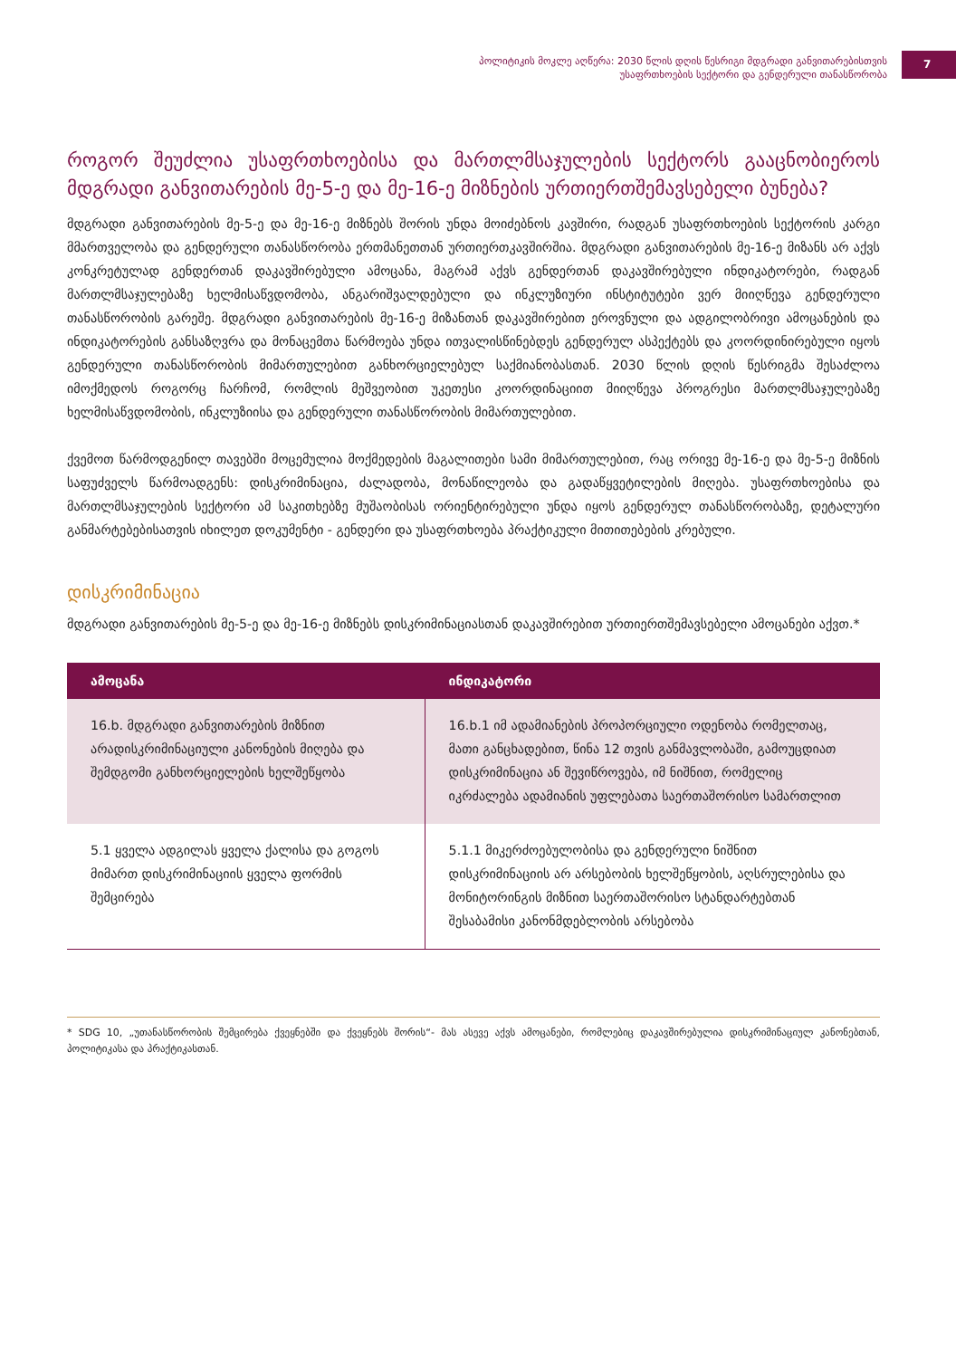პოლიტიკის მოკლე აღწერა: 2030 წლის დღის წესრიგი მდგრადი განვითარებისთვის
უსაფრთხოების სექტორი და გენდერული თანასწორობა
7
როგორ შეუძლია უსაფრთხოებისა და მართლმსაჯულების სექტორს გააცნობიეროს მდგრადი განვითარების მე-5-ე და მე-16-ე მიზნების ურთიერთშემავსებელი ბუნება?
მდგრადი განვითარების მე-5-ე და მე-16-ე მიზნებს შორის უნდა მოიძებნოს კავშირი, რადგან უსაფრთხოების სექტორის კარგი მმართველობა და გენდერული თანასწორობა ერთმანეთთან ურთიერთკავშირშია. მდგრადი განვითარების მე-16-ე მიზანს არ აქვს კონკრეტულად გენდერთან დაკავშირებული ამოცანა, მაგრამ აქვს გენდერთან დაკავშირებული ინდიკატორები, რადგან მართლმსაჯულებაზე ხელმისაწვდომობა, ანგარიშვალდებული და ინკლუზიური ინსტიტუტები ვერ მიიღწევა გენდერული თანასწორობის გარეშე. მდგრადი განვითარების მე-16-ე მიზანთან დაკავშირებით ეროვნული და ადგილობრივი ამოცანების და ინდიკატორების განსაზღვრა და მონაცემთა წარმოება უნდა ითვალისწინებდეს გენდერულ ასპექტებს და კოორდინირებული იყოს გენდერული თანასწორობის მიმართულებით განხორციელებულ საქმიანობასთან. 2030 წლის დღის წესრიგმა შესაძლოა იმოქმედოს როგორც ჩარჩომ, რომლის მეშვეობით უკეთესი კოორდინაციით მიიღწევა პროგრესი მართლმსაჯულებაზე ხელმისაწვდომობის, ინკლუზიისა და გენდერული თანასწორობის მიმართულებით.
ქვემოთ წარმოდგენილ თავებში მოცემულია მოქმედების მაგალითები სამი მიმართულებით, რაც ორივე მე-16-ე და მე-5-ე მიზნის საფუძველს წარმოადგენს: დისკრიმინაცია, ძალადობა, მონაწილეობა და გადაწყვეტილების მიღება. უსაფრთხოებისა და მართლმსაჯულების სექტორი ამ საკითხებზე მუშაობისას ორიენტირებული უნდა იყოს გენდერულ თანასწორობაზე, დეტალური განმარტებებისათვის იხილეთ დოკუმენტი - გენდერი და უსაფრთხოება პრაქტიკული მითითებების კრებული.
დისკრიმინაცია
მდგრადი განვითარების მე-5-ე და მე-16-ე მიზნებს დისკრიმინაციასთან დაკავშირებით ურთიერთშემავსებელი ამოცანები აქვთ.*
| ამოცანა | ინდიკატორი |
| --- | --- |
| 16.b. მდგრადი განვითარების მიზნით არადისკრიმინაციული კანონების მიღება და შემდგომი განხორციელების ხელშეწყობა | 16.b.1 იმ ადამიანების პროპორციული ოდენობა რომელთაც, მათი განცხადებით, წინა 12 თვის განმავლობაში, გამოუცდიათ დისკრიმინაცია ან შევიწროვება, იმ ნიშნით, რომელიც იკრძალება ადამიანის უფლებათა საერთაშორისო სამართლით |
| 5.1 ყველა ადგილას ყველა ქალისა და გოგოს მიმართ დისკრიმინაციის ყველა ფორმის შემცირება | 5.1.1 მიკერძოებულობისა და გენდერული ნიშნით დისკრიმინაციის არ არსებობის ხელშეწყობის, აღსრულებისა და მონიტორინგის მიზნით საერთაშორისო სტანდარტებთან შესაბამისი კანონმდებლობის არსებობა |
* SDG 10, „უთანასწორობის შემცირება ქვეყნებში და ქვეყნებს შორის“- მას ასევე აქვს ამოცანები, რომლებიც დაკავშირებულია დისკრიმინაციულ კანონებთან, პოლიტიკასა და პრაქტიკასთან.